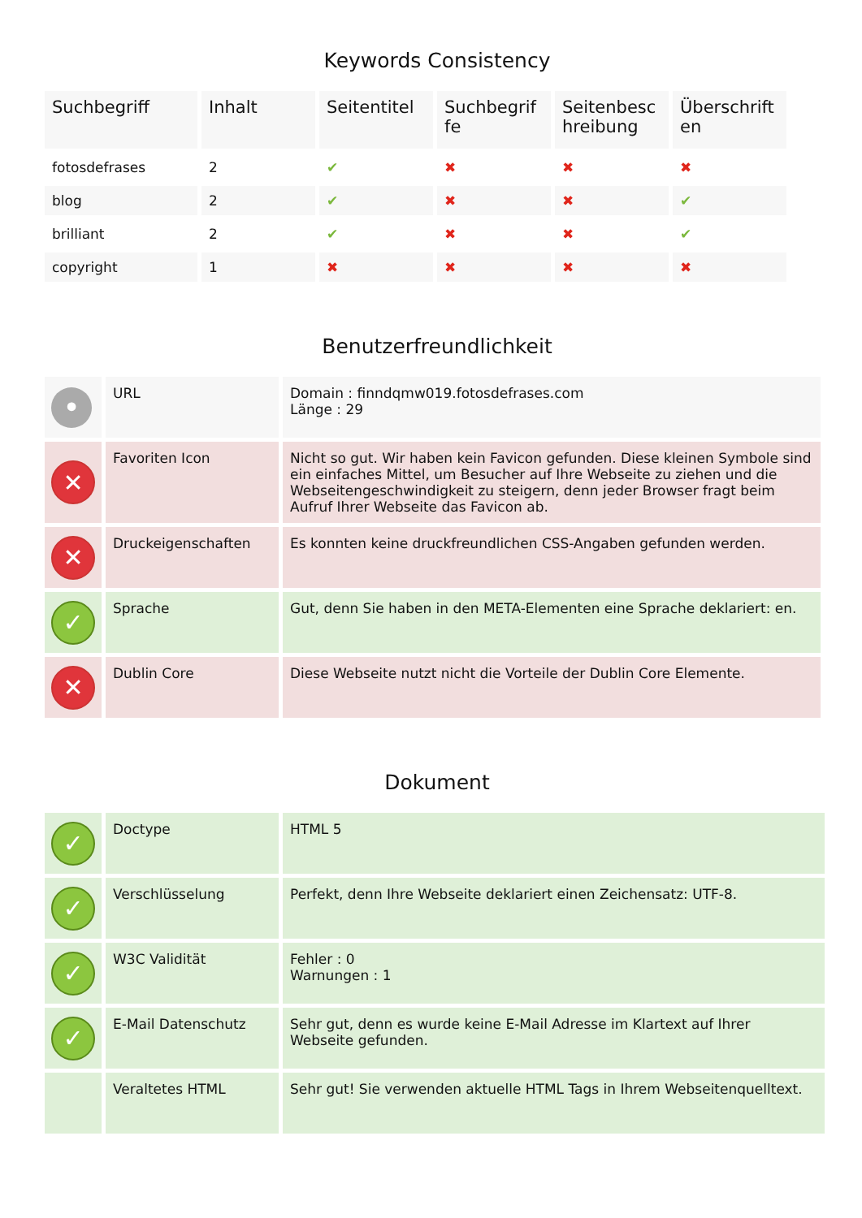Keywords Consistency
| Suchbegriff | Inhalt | Seitentitel | Suchbegrif fe | Seitenbesc hreibung | Überschrift en |
| --- | --- | --- | --- | --- | --- |
| fotosdefrases | 2 | ✔ | ✖ | ✖ | ✖ |
| blog | 2 | ✔ | ✖ | ✖ | ✔ |
| brilliant | 2 | ✔ | ✖ | ✖ | ✔ |
| copyright | 1 | ✖ | ✖ | ✖ | ✖ |
Benutzerfreundlichkeit
| • | URL | Domain : finndqmw019.fotosdefrases.com Länge : 29 |
| ✕ | Favoriten Icon | Nicht so gut. Wir haben kein Favicon gefunden. Diese kleinen Symbole sind ein einfaches Mittel, um Besucher auf Ihre Webseite zu ziehen und die Webseitengeschwindigkeit zu steigern, denn jeder Browser fragt beim Aufruf Ihrer Webseite das Favicon ab. |
| ✕ | Druckeigenschaften | Es konnten keine druckfreundlichen CSS-Angaben gefunden werden. |
| ✓ | Sprache | Gut, denn Sie haben in den META-Elementen eine Sprache deklariert: en. |
| ✕ | Dublin Core | Diese Webseite nutzt nicht die Vorteile der Dublin Core Elemente. |
Dokument
| ✓ | Doctype | HTML 5 |
| ✓ | Verschlüsselung | Perfekt, denn Ihre Webseite deklariert einen Zeichensatz: UTF-8. |
| ✓ | W3C Validität | Fehler : 0 Warnungen : 1 |
| ✓ | E-Mail Datenschutz | Sehr gut, denn es wurde keine E-Mail Adresse im Klartext auf Ihrer Webseite gefunden. |
| | Veraltetes HTML | Sehr gut! Sie verwenden aktuelle HTML Tags in Ihrem Webseitenquelltext. |